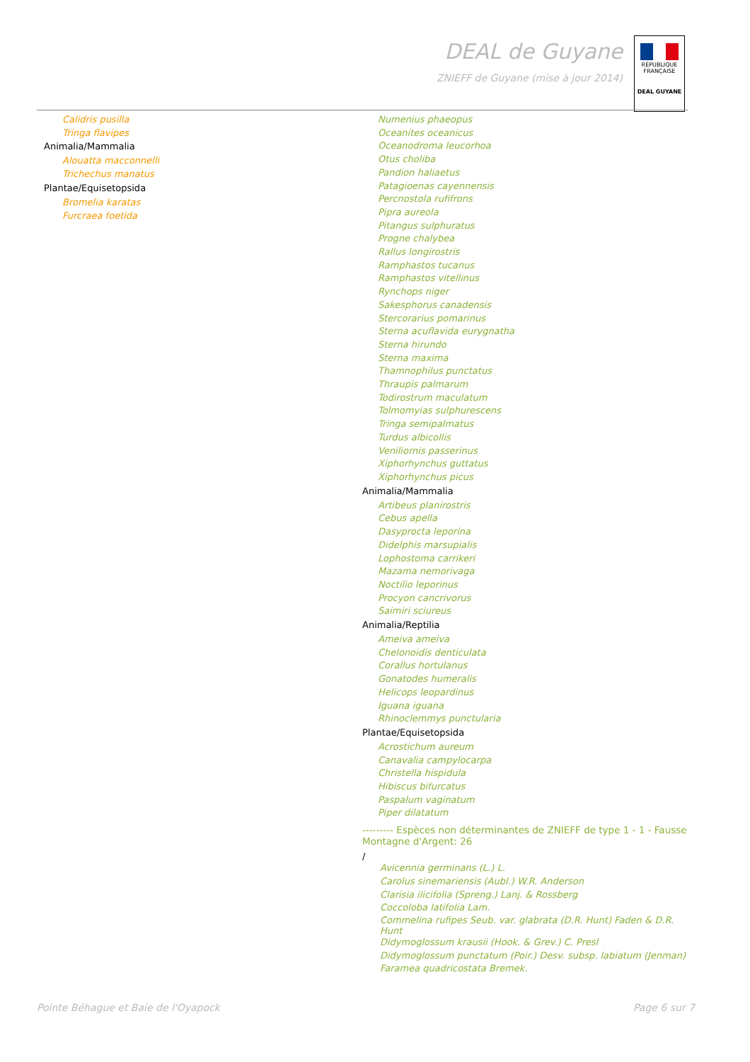DEAL de Guyane
ZNIEFF de Guyane (mise à jour 2014)
RÉPUBLIQUE FRANÇAISE
DEAL GUYANE
Calidris pusilla
Tringa flavipes
Animalia/Mammalia
Alouatta macconnelli
Trichechus manatus
Plantae/Equisetopsida
Bromelia karatas
Furcraea foetida
Numenius phaeopus
Oceanites oceanicus
Oceanodroma leucorhoa
Otus choliba
Pandion haliaetus
Patagioenas cayennensis
Percnostola rufifrons
Pipra aureola
Pitangus sulphuratus
Progne chalybea
Rallus longirostris
Ramphastos tucanus
Ramphastos vitellinus
Rynchops niger
Sakesphorus canadensis
Stercorarius pomarinus
Sterna acuflavida eurygnatha
Sterna hirundo
Sterna maxima
Thamnophilus punctatus
Thraupis palmarum
Todirostrum maculatum
Tolmomyias sulphurescens
Tringa semipalmatus
Turdus albicollis
Veniliornis passerinus
Xiphorhynchus guttatus
Xiphorhynchus picus
Animalia/Mammalia
Artibeus planirostris
Cebus apella
Dasyprocta leporina
Didelphis marsupialis
Lophostoma carrikeri
Mazama nemorivaga
Noctilio leporinus
Procyon cancrivorus
Saimiri sciureus
Animalia/Reptilia
Ameiva ameiva
Chelonoidis denticulata
Corallus hortulanus
Gonatodes humeralis
Helicops leopardinus
Iguana iguana
Rhinoclemmys punctularia
Plantae/Equisetopsida
Acrostichum aureum
Canavalia campylocarpa
Christella hispidula
Hibiscus bifurcatus
Paspalum vaginatum
Piper dilatatum
--------- Espèces non déterminantes de ZNIEFF de type 1 - 1 - Fausse Montagne d'Argent: 26
/
Avicennia germinans (L.) L.
Carolus sinemariensis (Aubl.) W.R. Anderson
Clarisia ilicifolia (Spreng.) Lanj. & Rossberg
Coccoloba latifolia Lam.
Commelina rufipes Seub. var. glabrata (D.R. Hunt) Faden & D.R. Hunt
Didymoglossum krausii (Hook. & Grev.) C. Presl
Didymoglossum punctatum (Poir.) Desv. subsp. labiatum (Jenman)
Faramea quadricostata Bremek.
Pointe Béhague et Baie de l'Oyapock Page 6 sur 7